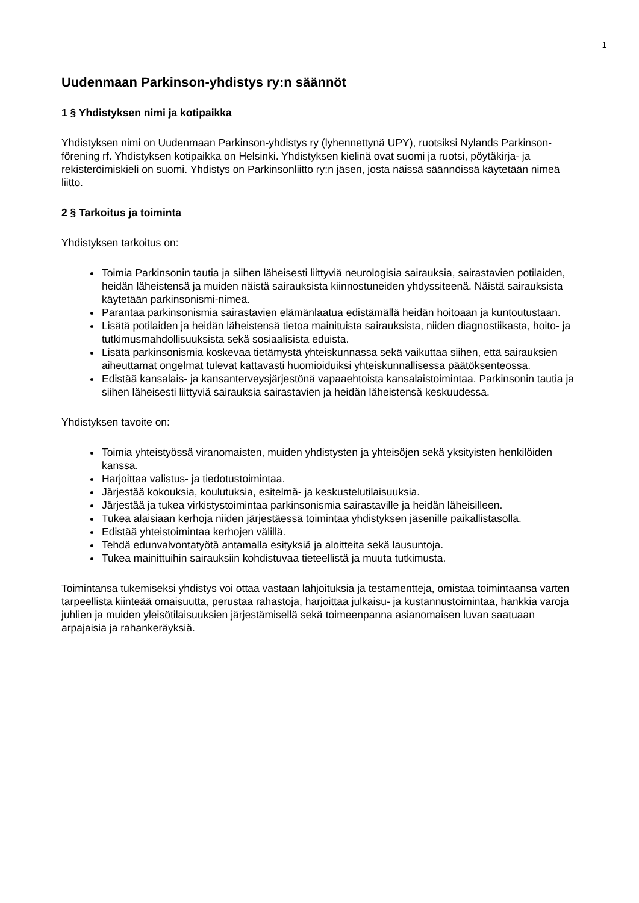1
Uudenmaan Parkinson-yhdistys ry:n säännöt
1 § Yhdistyksen nimi ja kotipaikka
Yhdistyksen nimi on Uudenmaan Parkinson-yhdistys ry (lyhennettynä UPY), ruotsiksi Nylands Parkinson-förening rf. Yhdistyksen kotipaikka on Helsinki. Yhdistyksen kielinä ovat suomi ja ruotsi, pöytäkirja- ja rekisteröimiskieli on suomi. Yhdistys on Parkinsonliitto ry:n jäsen, josta näissä säännöissä käytetään nimeä liitto.
2 § Tarkoitus ja toiminta
Yhdistyksen tarkoitus on:
Toimia Parkinsonin tautia ja siihen läheisesti liittyviä neurologisia sairauksia, sairastavien potilaiden, heidän läheistensä ja muiden näistä sairauksista kiinnostuneiden yhdyssiteenä. Näistä sairauksista käytetään parkinsonismi-nimeä.
Parantaa parkinsonismia sairastavien elämänlaatua edistämällä heidän hoitoaan ja kuntoutustaan.
Lisätä potilaiden ja heidän läheistensä tietoa mainituista sairauksista, niiden diagnostiikasta, hoito- ja tutkimusmahdollisuuksista sekä sosiaalisista eduista.
Lisätä parkinsonismia koskevaa tietämystä yhteiskunnassa sekä vaikuttaa siihen, että sairauksien aiheuttamat ongelmat tulevat kattavasti huomioiduiksi yhteiskunnallisessa päätöksenteossa.
Edistää kansalais- ja kansanterveysjärjestönä vapaaehtoista kansalaistoimintaa. Parkinsonin tautia ja siihen läheisesti liittyviä sairauksia sairastavien ja heidän läheistensä keskuudessa.
Yhdistyksen tavoite on:
Toimia yhteistyössä viranomaisten, muiden yhdistysten ja yhteisöjen sekä yksityisten henkilöiden kanssa.
Harjoittaa valistus- ja tiedotustoimintaa.
Järjestää kokouksia, koulutuksia, esitelmä- ja keskustelutilaisuuksia.
Järjestää ja tukea virkistystoimintaa parkinsonismia sairastaville ja heidän läheisilleen.
Tukea alaisiaan kerhoja niiden järjestäessä toimintaa yhdistyksen jäsenille paikallistasolla.
Edistää yhteistoimintaa kerhojen välillä.
Tehdä edunvalvontatyötä antamalla esityksiä ja aloitteita sekä lausuntoja.
Tukea mainittuihin sairauksiin kohdistuvaa tieteellistä ja muuta tutkimusta.
Toimintansa tukemiseksi yhdistys voi ottaa vastaan lahjoituksia ja testamentteja, omistaa toimintaansa varten tarpeellista kiinteää omaisuutta, perustaa rahastoja, harjoittaa julkaisu- ja kustannustoimintaa, hankkia varoja juhlien ja muiden yleisötilaisuuksien järjestämisellä sekä toimeenpanna asianomaisen luvan saatuaan arpajaisia ja rahankeräyksiä.